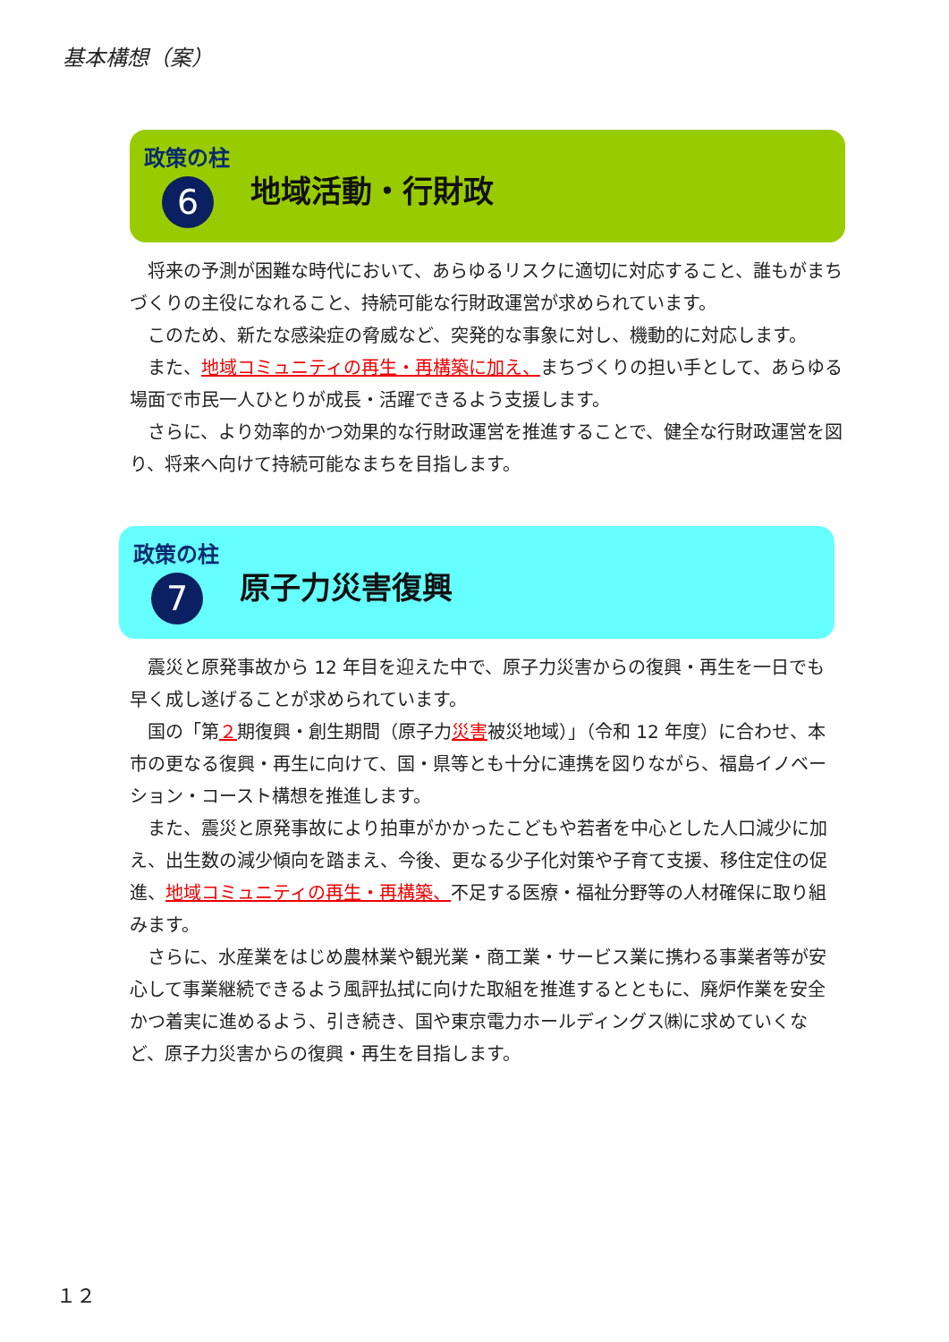基本構想（案）
政策の柱
6 地域活動・行財政
将来の予測が困難な時代において、あらゆるリスクに適切に対応すること、誰もがまちづくりの主役になれること、持続可能な行財政運営が求められています。
このため、新たな感染症の脅威など、突発的な事象に対し、機動的に対応します。
また、地域コミュニティの再生・再構築に加え、まちづくりの担い手として、あらゆる場面で市民一人ひとりが成長・活躍できるよう支援します。
さらに、より効率的かつ効果的な行財政運営を推進することで、健全な行財政運営を図り、将来へ向けて持続可能なまちを目指します。
政策の柱
7 原子力災害復興
震災と原発事故から 12 年目を迎えた中で、原子力災害からの復興・再生を一日でも早く成し遂げることが求められています。
国の「第２期復興・創生期間（原子力災害被災地域）」（令和 12 年度）に合わせ、本市の更なる復興・再生に向けて、国・県等とも十分に連携を図りながら、福島イノベーション・コースト構想を推進します。
また、震災と原発事故により拍車がかかったこどもや若者を中心とした人口減少に加え、出生数の減少傾向を踏まえ、今後、更なる少子化対策や子育て支援、移住定住の促進、地域コミュニティの再生・再構築、不足する医療・福祉分野等の人材確保に取り組みます。
さらに、水産業をはじめ農林業や観光業・商工業・サービス業に携わる事業者等が安心して事業継続できるよう風評払拭に向けた取組を推進するとともに、廃炉作業を安全かつ着実に進めるよう、引き続き、国や東京電力ホールディングス㈱に求めていくなど、原子力災害からの復興・再生を目指します。
１２